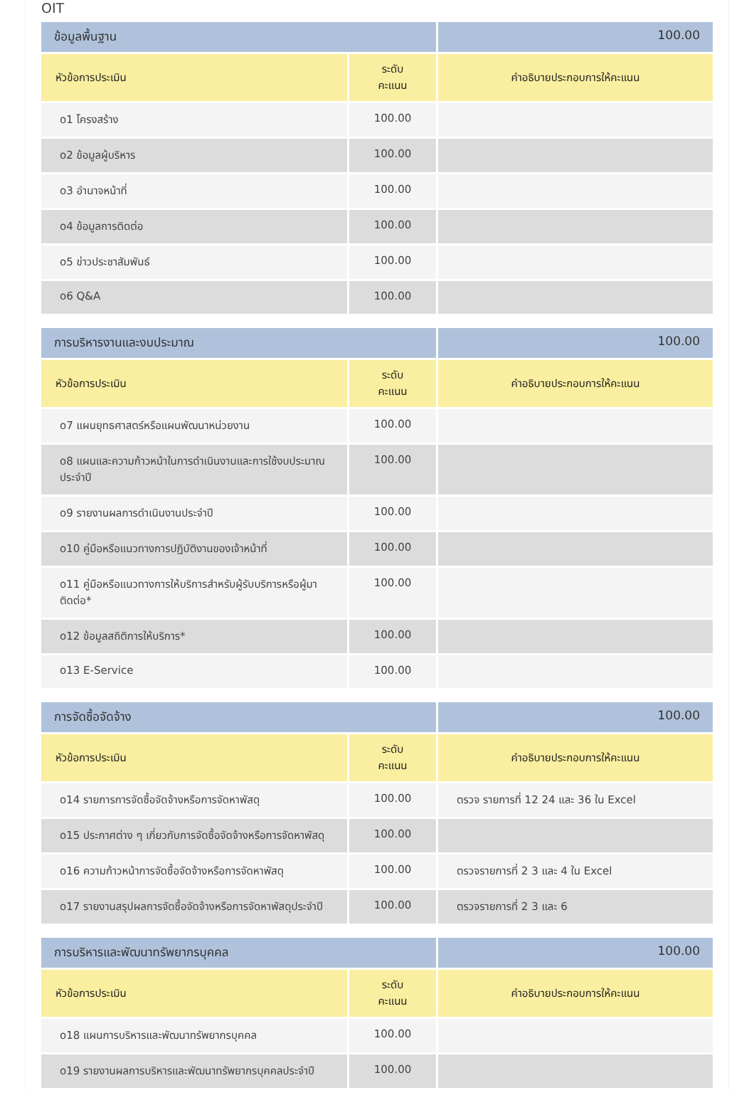OIT
| ข้อมูลพื้นฐาน | | 100.00 |
| หัวข้อการประเมิน | ระดับ คะแนน | คำอธิบายประกอบการให้คะแนน |
| o1 โครงสร้าง | 100.00 | |
| o2 ข้อมูลผู้บริหาร | 100.00 | |
| o3 อำนาจหน้าที่ | 100.00 | |
| o4 ข้อมูลการติดต่อ | 100.00 | |
| o5 ข่าวประชาสัมพันธ์ | 100.00 | |
| o6 Q&A | 100.00 | |
| การบริหารงานและงบประมาณ | | 100.00 |
| หัวข้อการประเมิน | ระดับ คะแนน | คำอธิบายประกอบการให้คะแนน |
| o7 แผนยุทธศาสตร์หรือแผนพัฒนาหน่วยงาน | 100.00 | |
| o8 แผนและความก้าวหน้าในการดำเนินงานและการใช้งบประมาณประจำปี | 100.00 | |
| o9 รายงานผลการดำเนินงานประจำปี | 100.00 | |
| o10 คู่มือหรือแนวทางการปฏิบัติงานของเจ้าหน้าที่ | 100.00 | |
| o11 คู่มือหรือแนวทางการให้บริการสำหรับผู้รับบริการหรือผู้มาติดต่อ* | 100.00 | |
| o12 ข้อมูลสถิติการให้บริการ* | 100.00 | |
| o13 E-Service | 100.00 | |
| การจัดซื้อจัดจ้าง | | 100.00 |
| หัวข้อการประเมิน | ระดับ คะแนน | คำอธิบายประกอบการให้คะแนน |
| o14 รายการการจัดซื้อจัดจ้างหรือการจัดหาพัสดุ | 100.00 | ตรวจ รายการที่ 12 24 และ 36 ใน Excel |
| o15 ประกาศต่าง ๆ เกี่ยวกับการจัดซื้อจัดจ้างหรือการจัดหาพัสดุ | 100.00 | |
| o16 ความก้าวหน้าการจัดซื้อจัดจ้างหรือการจัดหาพัสดุ | 100.00 | ตรวจรายการที่ 2 3 และ 4 ใน Excel |
| o17 รายงานสรุปผลการจัดซื้อจัดจ้างหรือการจัดหาพัสดุประจำปี | 100.00 | ตรวจรายการที่ 2 3 และ 6 |
| การบริหารและพัฒนาทรัพยากรบุคคล | | 100.00 |
| หัวข้อการประเมิน | ระดับ คะแนน | คำอธิบายประกอบการให้คะแนน |
| o18 แผนการบริหารและพัฒนาทรัพยากรบุคคล | 100.00 | |
| o19 รายงานผลการบริหารและพัฒนาทรัพยากรบุคคลประจำปี | 100.00 | |